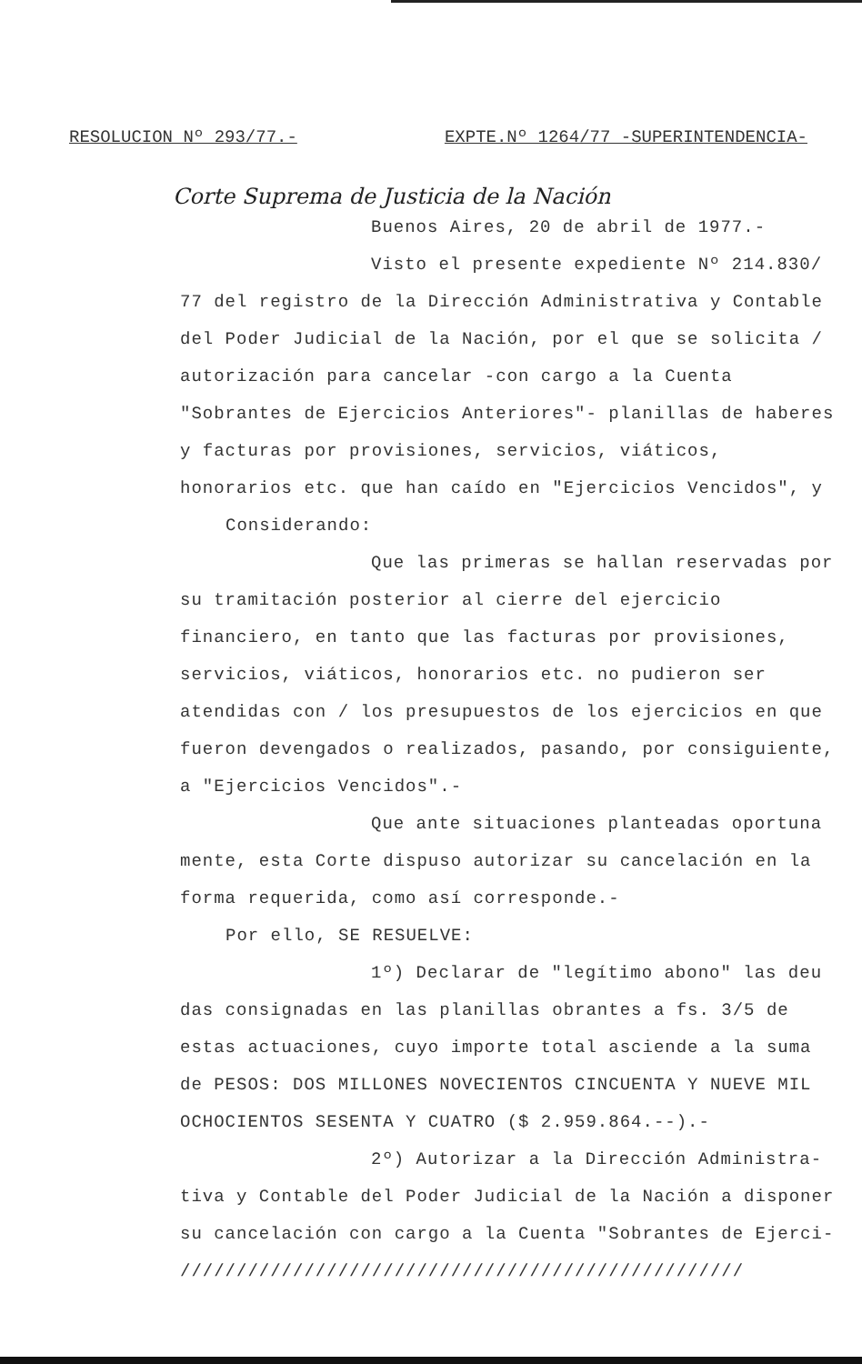RESOLUCION Nº 293/77.- EXPTE.Nº 1264/77 -SUPERINTENDENCIA-
Corte Suprema de Justicia de la Nación
Buenos Aires, 20 de abril de 1977.-
Visto el presente expediente Nº 214.830/
77 del registro de la Dirección Administrativa y Contable del Poder Judicial de la Nación, por el que se solicita / autorización para cancelar -con cargo a la Cuenta "Sobrantes de Ejercicios Anteriores"- planillas de haberes y facturas por provisiones, servicios, viáticos, honorarios etc. que han caído en "Ejercicios Vencidos", y
Considerando:
Que las primeras se hallan reservadas por
su tramitación posterior al cierre del ejercicio financiero, en tanto que las facturas por provisiones, servicios, viáticos, honorarios etc. no pudieron ser atendidas con / los presupuestos de los ejercicios en que fueron devengados o realizados, pasando, por consiguiente, a "Ejercicios Vencidos".-
Que ante situaciones planteadas oportuna
mente, esta Corte dispuso autorizar su cancelación en la forma requerida, como así corresponde.-
Por ello, SE RESUELVE:
1º) Declarar de "legítimo abono" las deu
das consignadas en las planillas obrantes a fs. 3/5 de estas actuaciones, cuyo importe total asciende a la suma de PESOS: DOS MILLONES NOVECIENTOS CINCUENTA Y NUEVE MIL OCHOCIENTOS SESENTA Y CUATRO ($ 2.959.864.--).-
2º) Autorizar a la Dirección Administra-
tiva y Contable del Poder Judicial de la Nación a disponer su cancelación con cargo a la Cuenta "Sobrantes de Ejerci-
//////////////////////////////////////////////////